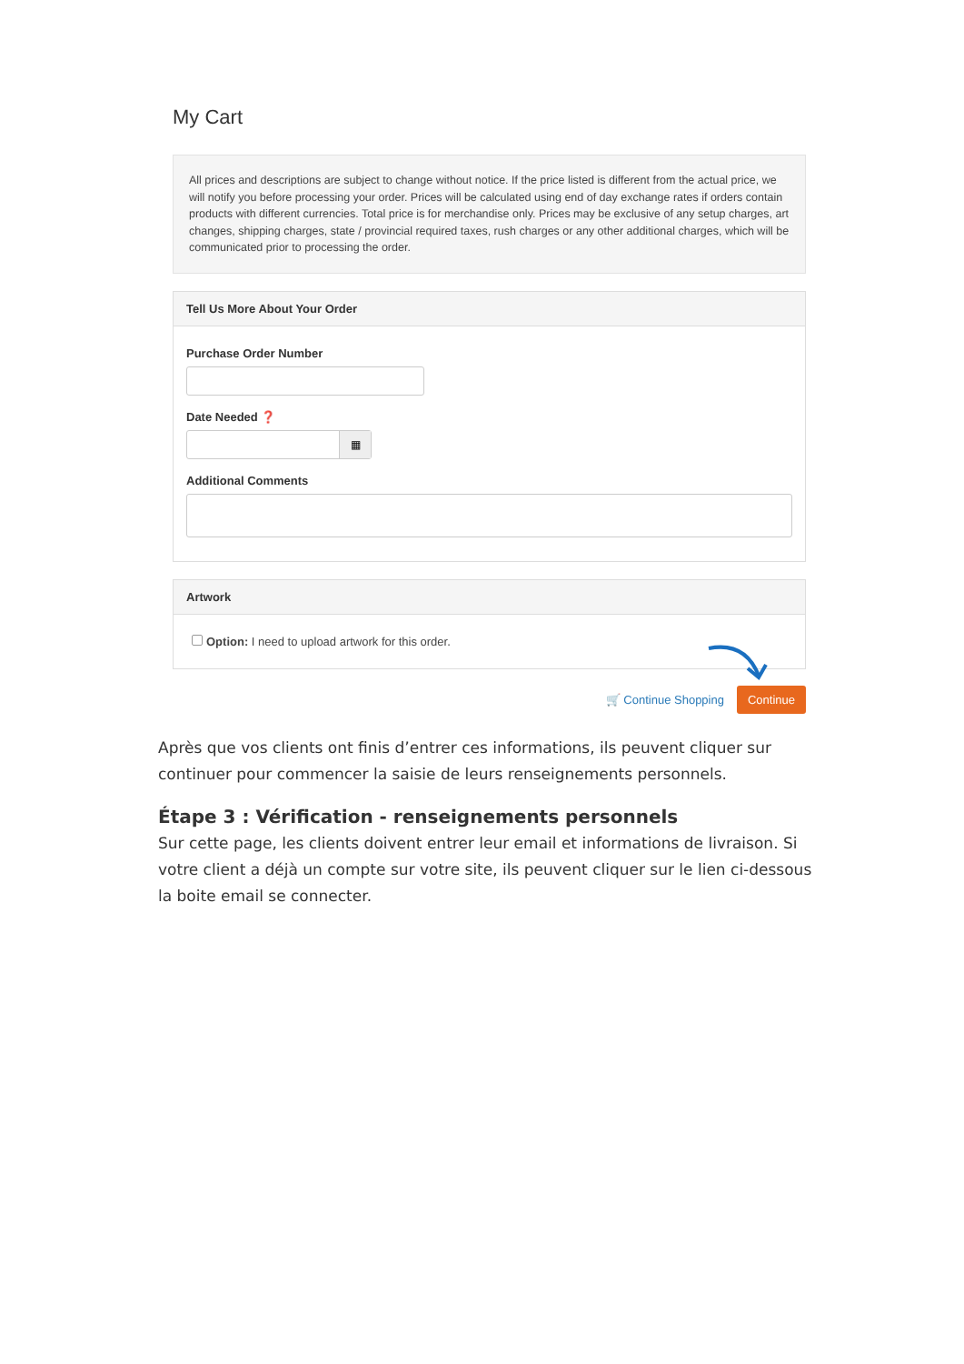My Cart
All prices and descriptions are subject to change without notice. If the price listed is different from the actual price, we will notify you before processing your order. Prices will be calculated using end of day exchange rates if orders contain products with different currencies. Total price is for merchandise only. Prices may be exclusive of any setup charges, art changes, shipping charges, state / provincial required taxes, rush charges or any other additional charges, which will be communicated prior to processing the order.
Tell Us More About Your Order
Purchase Order Number
Date Needed ❓
▦
Additional Comments
Artwork
Option: I need to upload artwork for this order.
🛒 Continue Shopping Continue
Après que vos clients ont finis d’entrer ces informations, ils peuvent cliquer sur continuer pour commencer la saisie de leurs renseignements personnels.
Étape 3 : Vérification - renseignements personnels
Sur cette page, les clients doivent entrer leur email et informations de livraison. Si votre client a déjà un compte sur votre site, ils peuvent cliquer sur le lien ci-dessous la boite email se connecter.